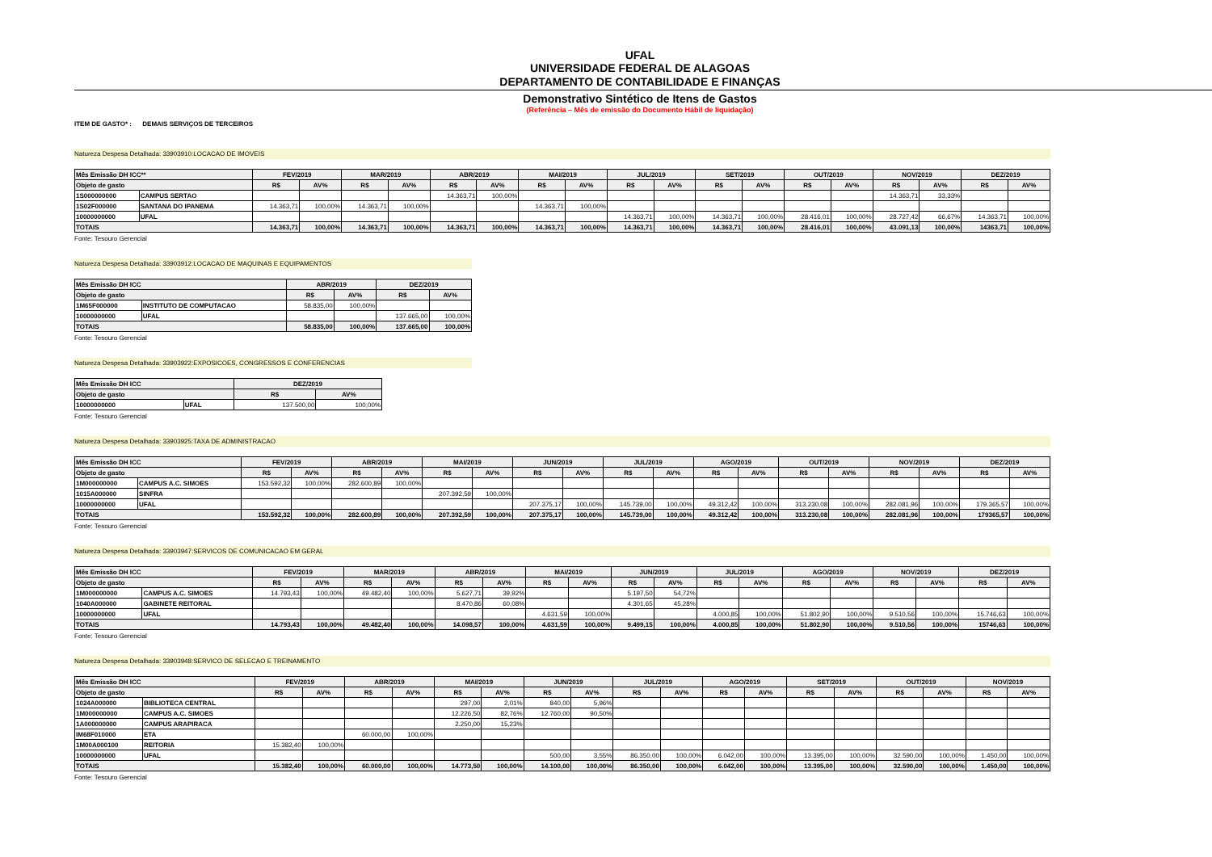UFAL
UNIVERSIDADE FEDERAL DE ALAGOAS
DEPARTAMENTO DE CONTABILIDADE E FINANÇAS
Demonstrativo Sintético de Itens de Gastos
(Referência – Mês de emissão do Documento Hábil de liquidação)
ITEM DE GASTO* : DEMAIS SERVIÇOS DE TERCEIROS
Natureza Despesa Detalhada: 33903910:LOCACAO DE IMOVEIS
| Mês Emissão DH ICC** | | FEV/2019 | | MAR/2019 | | ABR/2019 | | MAI/2019 | | JUL/2019 | | SET/2019 | | OUT/2019 | | NOV/2019 | | DEZ/2019 | |
| --- | --- | --- | --- | --- | --- | --- | --- | --- | --- | --- | --- | --- | --- | --- | --- | --- | --- | --- | --- |
| Objeto de gasto | | R$ | AV% | R$ | AV% | R$ | AV% | R$ | AV% | R$ | AV% | R$ | AV% | R$ | AV% | R$ | AV% | R$ | AV% |
| 1S000000000 | CAMPUS SERTAO | | | | | 14.363,71 | 100,00% | | | | | | | | | 14.363,71 | 33,33% | | |
| 1S02F000000 | SANTANA DO IPANEMA | 14.363,71 | 100,00% | 14.363,71 | 100,00% | | | 14.363,71 | 100,00% | | | | | | | | | | |
| 10000000000 | UFAL | | | | | | | | | 14.363,71 | 100,00% | 14.363,71 | 100,00% | 28.416,01 | 100,00% | 28.727,42 | 66,67% | 14.363,71 | 100,00% |
| TOTAIS | | 14.363,71 | 100,00% | 14.363,71 | 100,00% | 14.363,71 | 100,00% | 14.363,71 | 100,00% | 14.363,71 | 100,00% | 14.363,71 | 100,00% | 28.416,01 | 100,00% | 43.091,13 | 100,00% | 14363,71 | 100,00% |
Fonte: Tesouro Gerencial
Natureza Despesa Detalhada: 33903912:LOCACAO DE MAQUINAS E EQUIPAMENTOS
| Mês Emissão DH ICC | | ABR/2019 | | DEZ/2019 | |
| --- | --- | --- | --- | --- | --- |
| Objeto de gasto | | R$ | AV% | R$ | AV% |
| 1M65F000000 | INSTITUTO DE COMPUTACAO | 58.835,00 | 100,00% | | |
| 10000000000 | UFAL | | | 137.665,00 | 100,00% |
| TOTAIS | | 58.835,00 | 100,00% | 137.665,00 | 100,00% |
Fonte: Tesouro Gerencial
Natureza Despesa Detalhada: 33903922:EXPOSICOES, CONGRESSOS E CONFERENCIAS
| Mês Emissão DH ICC | | DEZ/2019 | |
| --- | --- | --- | --- |
| Objeto de gasto | | R$ | AV% |
| 10000000000 | UFAL | 137.500,00 | 100,00% |
Fonte: Tesouro Gerencial
Natureza Despesa Detalhada: 33903925:TAXA DE ADMINISTRACAO
| Mês Emissão DH ICC | | FEV/2019 | | ABR/2019 | | MAI/2019 | | JUN/2019 | | JUL/2019 | | AGO/2019 | | OUT/2019 | | NOV/2019 | | DEZ/2019 | |
| --- | --- | --- | --- | --- | --- | --- | --- | --- | --- | --- | --- | --- | --- | --- | --- | --- | --- | --- | --- |
| Objeto de gasto | | R$ | AV% | R$ | AV% | R$ | AV% | R$ | AV% | R$ | AV% | R$ | AV% | R$ | AV% | R$ | AV% | R$ | AV% |
| 1M000000000 | CAMPUS A.C. SIMOES | 153.592,32 | 100,00% | 282.600,89 | 100,00% | | | | | | | | | | | | | | |
| 1015A000000 | SINFRA | | | | | 207.392,59 | 100,00% | | | | | | | | | | | | |
| 10000000000 | UFAL | | | | | | | 207.375,17 | 100,00% | 145.739,00 | 100,00% | 49.312,42 | 100,00% | 313.230,08 | 100,00% | 282.081,96 | 100,00% | 179.365,57 | 100,00% |
| TOTAIS | | 153.592,32 | 100,00% | 282.600,89 | 100,00% | 207.392,59 | 100,00% | 207.375,17 | 100,00% | 145.739,00 | 100,00% | 49.312,42 | 100,00% | 313.230,08 | 100,00% | 282.081,96 | 100,00% | 179365,57 | 100,00% |
Fonte: Tesouro Gerencial
Natureza Despesa Detalhada: 33903947:SERVICOS DE COMUNICACAO EM GERAL
| Mês Emissão DH ICC | | FEV/2019 | | MAR/2019 | | ABR/2019 | | MAI/2019 | | JUN/2019 | | JUL/2019 | | AGO/2019 | | NOV/2019 | | DEZ/2019 | |
| --- | --- | --- | --- | --- | --- | --- | --- | --- | --- | --- | --- | --- | --- | --- | --- | --- | --- | --- | --- |
| Objeto de gasto | | R$ | AV% | R$ | AV% | R$ | AV% | R$ | AV% | R$ | AV% | R$ | AV% | R$ | AV% | R$ | AV% | R$ | AV% |
| 1M000000000 | CAMPUS A.C. SIMOES | 14.793,43 | 100,00% | 49.482,40 | 100,00% | 5.627,71 | 39,92% | | | 5.197,50 | 54,72% | | | | | | | | |
| 1040A000000 | GABINETE REITORAL | | | | | 8.470,86 | 60,08% | | | 4.301,65 | 45,28% | | | | | | | | |
| 10000000000 | UFAL | | | | | | | 4.631,59 | 100,00% | | | 4.000,85 | 100,00% | 51.802,90 | 100,00% | 9.510,56 | 100,00% | 15.746,63 | 100,00% |
| TOTAIS | | 14.793,43 | 100,00% | 49.482,40 | 100,00% | 14.098,57 | 100,00% | 4.631,59 | 100,00% | 9.499,15 | 100,00% | 4.000,85 | 100,00% | 51.802,90 | 100,00% | 9.510,56 | 100,00% | 15746,63 | 100,00% |
Fonte: Tesouro Gerencial
Natureza Despesa Detalhada: 33903948:SERVICO DE SELECAO E TREINAMENTO
| Mês Emissão DH ICC | | FEV/2019 | | ABR/2019 | | MAI/2019 | | JUN/2019 | | JUL/2019 | | AGO/2019 | | SET/2019 | | OUT/2019 | | NOV/2019 | |
| --- | --- | --- | --- | --- | --- | --- | --- | --- | --- | --- | --- | --- | --- | --- | --- | --- | --- | --- | --- |
| Objeto de gasto | | R$ | AV% | R$ | AV% | R$ | AV% | R$ | AV% | R$ | AV% | R$ | AV% | R$ | AV% | R$ | AV% | R$ | AV% |
| 1024A000000 | BIBLIOTECA CENTRAL | | | | | 297,00 | 2,01% | 840,00 | 5,96% | | | | | | | | | | |
| 1M000000000 | CAMPUS A.C. SIMOES | | | | | 12.226,50 | 82,76% | 12.760,00 | 90,50% | | | | | | | | | | |
| 1A000000000 | CAMPUS ARAPIRACA | | | | | 2.250,00 | 15,23% | | | | | | | | | | | | |
| IM68F010000 | ETA | | | 60.000,00 | 100,00% | | | | | | | | | | | | | | |
| 1M00A000100 | REITORIA | 15.382,40 | 100,00% | | | | | | | | | | | | | | | | |
| 10000000000 | UFAL | | | | | | | 500,00 | 3,55% | 86.350,00 | 100,00% | 6.042,00 | 100,00% | 13.395,00 | 100,00% | 32.590,00 | 100,00% | 1.450,00 | 100,00% |
| TOTAIS | | 15.382,40 | 100,00% | 60.000,00 | 100,00% | 14.773,50 | 100,00% | 14.100,00 | 100,00% | 86.350,00 | 100,00% | 6.042,00 | 100,00% | 13.395,00 | 100,00% | 32.590,00 | 100,00% | 1.450,00 | 100,00% |
Fonte: Tesouro Gerencial